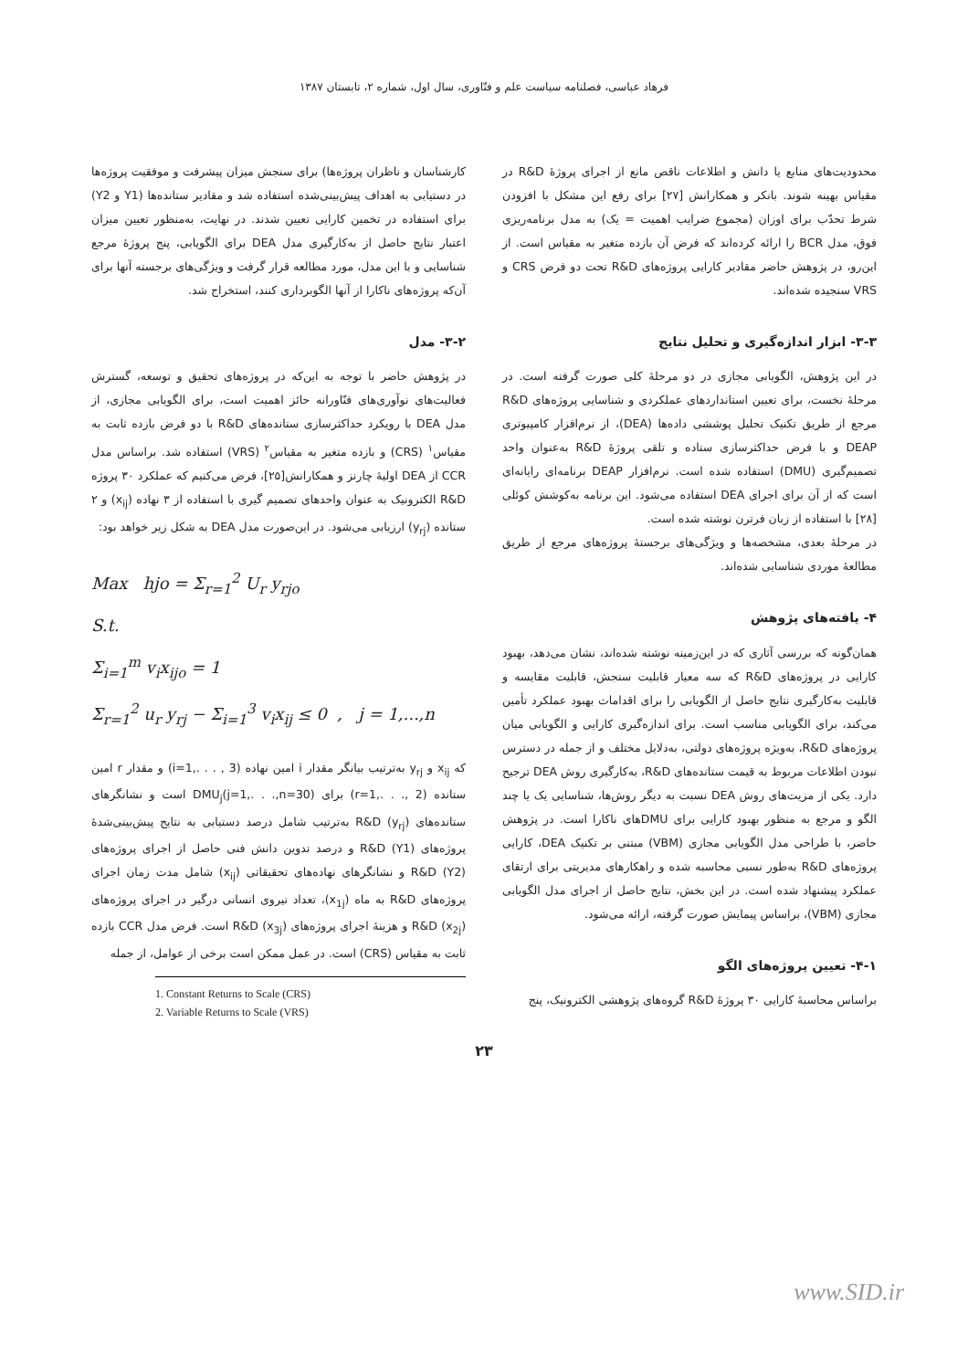فرهاد عباسی، فصلنامه سیاست علم و فنّاوری، سال اول، شماره ۲، تابستان ۱۳۸۷
کارشناسان و ناظران پروژه‌ها) برای سنجش میزان پیشرفت و موفقیت پروژه‌ها در دستیابی به اهداف پیش‌بینی‌شده استفاده شد و مقادیر ستانده‌ها (Y1 و Y2) برای استفاده در تخمین کارایی تعیین شدند. در نهایت، به‌منظور تعیین میزان اعتبار نتایج حاصل از به‌کارگیری مدل DEA برای الگویابی، پنج پروژهٔ مرجع شناسایی و با این مدل، مورد مطالعه قرار گرفت و ویژگی‌های برجسته آنها برای آن‌که پروژه‌های ناکارا از آنها الگوبرداری کنند، استخراج شد.
۳-۲- مدل
در پژوهش حاضر با توجه به این‌که در پروژه‌های تحقیق و توسعه، گسترش فعالیت‌های نوآوری‌های فنّاورانه حائز اهمیت است، برای الگویابی مجازی، از مدل DEA با رویکرد حداکثرسازی ستانده‌های R&D با دو فرض بازده ثابت به مقیاس<sup>۱</sup> (CRS) و بازده متغیر به مقیاس<sup>۲</sup> (VRS) استفاده شد. براساس مدل CCR از DEA اولیهٔ چارنز و همکارانش[۲۵]، فرض می‌کنیم که عملکرد ۳۰ پروژه R&D الکترونیک به عنوان واحدهای تصمیم گیری با استفاده از ۳ نهاده (x<sub>ij</sub>) و ۲ ستانده (y<sub>rj</sub>) ارزیابی می‌شود. در این‌صورت مدل DEA به شکل زیر خواهد بود:
Max hjo = Σ<sub>r=1</sub><sup>2</sup> U<sub>r</sub> y<sub>rjo</sub>
S.t.
Σ<sub>i=1</sub><sup>m</sup> v<sub>i</sub>x<sub>ijo</sub> = 1
Σ<sub>r=1</sub><sup>2</sup> u<sub>r</sub> y<sub>rj</sub> − Σ<sub>i=1</sub><sup>3</sup> v<sub>i</sub>x<sub>ij</sub> ≤ 0 , j = 1,...,n
که x<sub>ij</sub> و y<sub>rj</sub> به‌ترتیب بیانگر مقدار i امین نهاده (i=1,. . . , 3) و مقدار r امین ستانده (r=1,. . ., 2) برای DMU<sub>j</sub>(j=1,. . .,n=30) است و نشانگرهای ستانده‌های R&D (y<sub>rj</sub>) به‌ترتیب شامل درصد دستیابی به نتایج پیش‌بینی‌شدهٔ پروژه‌های R&D (Y1) و درصد تدوین دانش فنی حاصل از اجرای پروژه‌های R&D (Y2) و نشانگرهای نهاده‌های تحقیقاتی (x<sub>ij</sub>) شامل مدت زمان اجرای پروژه‌های R&D به ماه (x<sub>1j</sub>)، تعداد نیروی انسانی درگیر در اجرای پروژه‌های R&D (x<sub>2j</sub>) و هزینهٔ اجرای پروژه‌های R&D (x<sub>3j</sub>) است. فرض مدل CCR بازده ثابت به مقیاس (CRS) است. در عمل ممکن است برخی از عوامل، از جمله
1. Constant Returns to Scale (CRS)
2. Variable Returns to Scale (VRS)
محدودیت‌های منابع یا دانش و اطلاعات ناقص مانع از اجرای پروژهٔ R&D در مقیاس بهینه شوند. بانکر و همکارانش [۲۷] برای رفع این مشکل با افزودن شرط تحدّب برای اوزان (مجموع ضرایب اهمیت = یک) به مدل برنامه‌ریزی فوق، مدل BCR را ارائه کرده‌اند که فرض آن بازده متغیر به مقیاس است. از این‌رو، در پژوهش حاضر مقادیر کارایی پروژه‌های R&D تحت دو فرض CRS و VRS سنجیده شده‌اند.
۳-۳- ابزار اندازه‌گیری و تحلیل نتایج
در این پژوهش، الگویابی مجازی در دو مرحلهٔ کلی صورت گرفته است. در مرحلهٔ نخست، برای تعیین استانداردهای عملکردی و شناسایی پروژه‌های R&D مرجع از طریق تکنیک تحلیل پوششی داده‌ها (DEA)، از نرم‌افزار کامپیوتری DEAP و با فرض حداکثرسازی ستاده و تلقی پروژهٔ R&D به‌عنوان واحد تصمیم‌گیری (DMU) استفاده شده است. نرم‌افزار DEAP برنامه‌ای رایانه‌ای است که از آن برای اجرای DEA استفاده می‌شود. این برنامه به‌کوشش کوئلی [۲۸] با استفاده از زبان فرترن نوشته شده است.
در مرحلهٔ بعدی، مشخصه‌ها و ویژگی‌های برجستهٔ پروژه‌های مرجع از طریق مطالعهٔ موردی شناسایی شده‌اند.
۴- یافته‌های پژوهش
همان‌گونه که بررسی آثاری که در این‌زمینه نوشته شده‌اند، نشان می‌دهد، بهبود کارایی در پروژه‌های R&D که سه معیار قابلیت سنجش، قابلیت مقایسه و قابلیت به‌کارگیری نتایج حاصل از الگویابی را برای اقدامات بهبود عملکرد تأمین می‌کند، برای الگویابی مناسب است. برای اندازه‌گیری کارایی و الگویابی میان پروژه‌های R&D، به‌ویژه پروژه‌های دولتی، به‌دلایل مختلف و از جمله در دسترس نبودن اطلاعات مربوط به قیمت ستانده‌های R&D، به‌کارگیری روش DEA ترجیح دارد. یکی از مزیت‌های روش DEA نسبت به دیگر روش‌ها، شناسایی یک یا چند الگو و مرجع به منظور بهبود کارایی برای DMUهای ناکارا است. در پژوهش حاضر، با طراحی مدل الگویابی مجازی (VBM) مبتنی بر تکنیک DEA، کارایی پروژه‌های R&D به‌طور نسبی محاسبه شده و راهکارهای مدیریتی برای ارتقای عملکرد پیشنهاد شده است. در این بخش، نتایج حاصل از اجرای مدل الگویابی مجازی (VBM)، براساس پیمایش صورت گرفته، ارائه می‌شود.
۴-۱- تعیین پروژه‌های الگو
براساس محاسبهٔ کارایی ۳۰ پروژهٔ R&D گروه‌های پژوهشی الکترونیک، پنج
۲۳
www.SID.ir